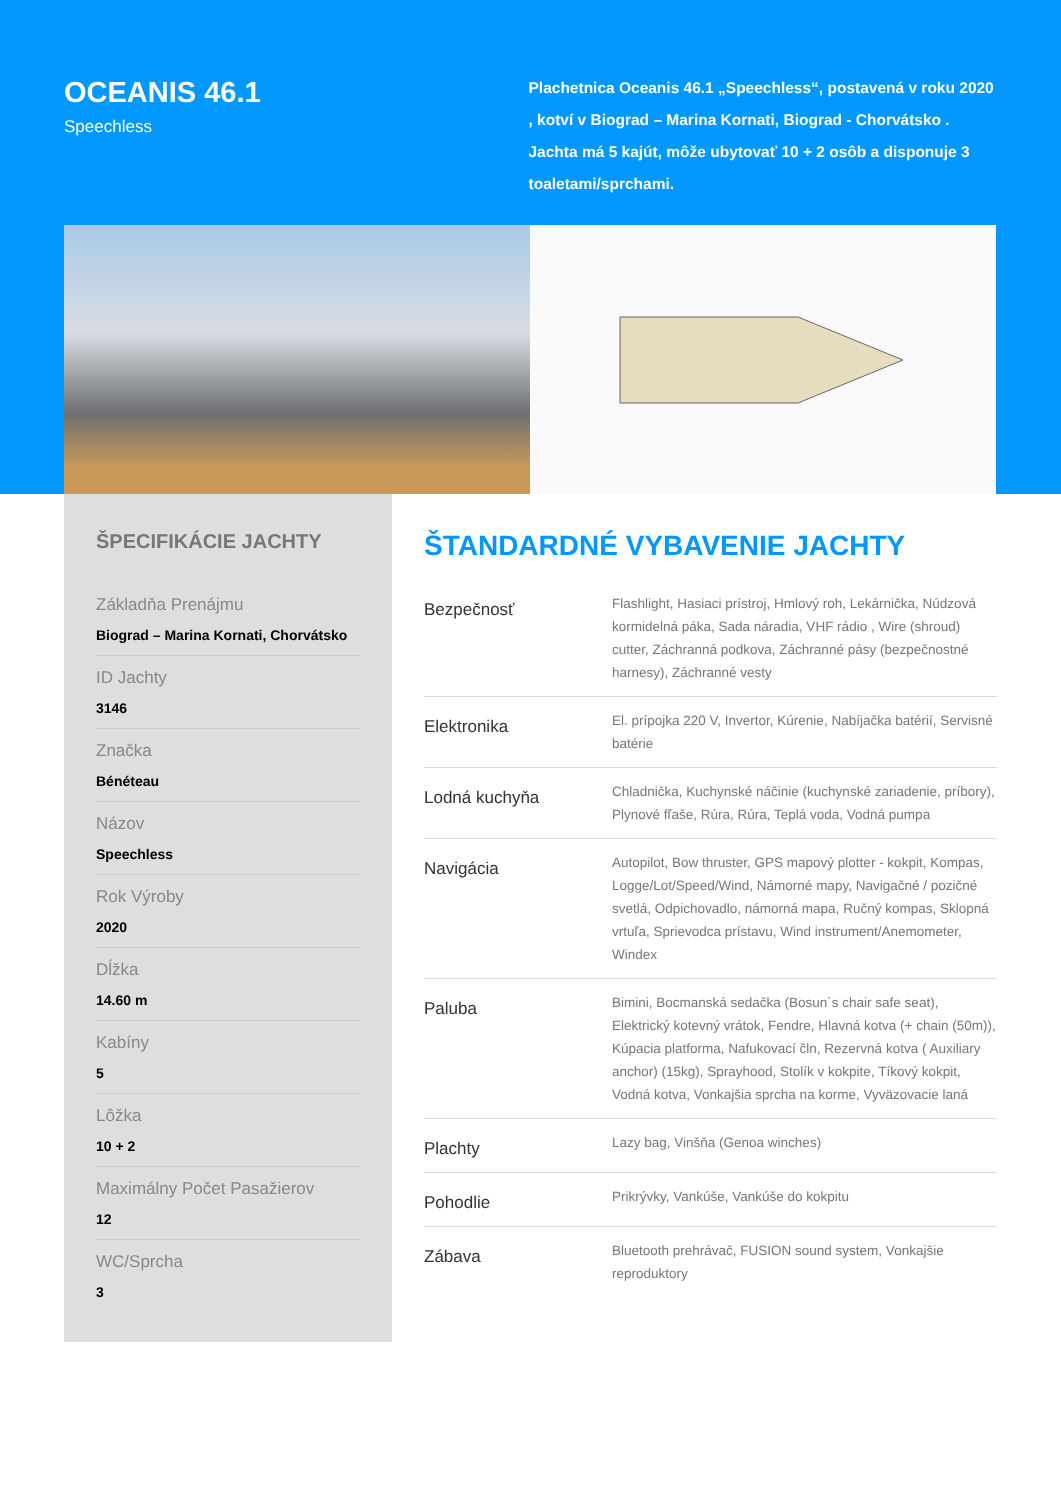OCEANIS 46.1
Speechless
Plachetnica Oceanis 46.1 „Speechless“, postavená v roku 2020 , kotví v Biograd – Marina Kornati, Biograd - Chorvátsko . Jachta má 5 kajút, môže ubytovať 10 + 2 osôb a disponuje 3 toaletami/sprchami.
ŠPECIFIKÁCIE JACHTY
Základňa Prenájmu
Biograd – Marina Kornati, Chorvátsko
ID Jachty
3146
Značka
Bénéteau
Názov
Speechless
Rok Výroby
2020
Dĺžka
14.60 m
Kabíny
5
Lôžka
10 + 2
Maximálny Počet Pasažierov
12
WC/Sprcha
3
ŠTANDARDNÉ VYBAVENIE JACHTY
| Bezpečnosť | Flashlight, Hasiaci prístroj, Hmlový roh, Lekárnička, Núdzová kormidelná páka, Sada náradia, VHF rádio , Wire (shroud) cutter, Záchranná podkova, Záchranné pásy (bezpečnostné harnesy), Záchranné vesty |
| Elektronika | El. prípojka 220 V, Invertor, Kúrenie, Nabíjačka batérií, Servisné batérie |
| Lodná kuchyňa | Chladnička, Kuchynské náčinie (kuchynské zariadenie, príbory), Plynové fľaše, Rúra, Rúra, Teplá voda, Vodná pumpa |
| Navigácia | Autopilot, Bow thruster, GPS mapový plotter - kokpit, Kompas, Logge/Lot/Speed/Wind, Námorné mapy, Navigačné / pozičné svetlá, Odpichovadlo, námorná mapa, Ručný kompas, Sklopná vrtuľa, Sprievodca prístavu, Wind instrument/Anemometer, Windex |
| Paluba | Bimini, Bocmanská sedačka (Bosun´s chair safe seat), Elektrický kotevný vrátok, Fendre, Hlavná kotva (+ chain (50m)), Kúpacia platforma, Nafukovací čln, Rezervná kotva ( Auxiliary anchor) (15kg), Sprayhood, Stolík v kokpite, Tíkový kokpit, Vodná kotva, Vonkajšia sprcha na korme, Vyväzovacie laná |
| Plachty | Lazy bag, Vinšňa (Genoa winches) |
| Pohodlie | Prikrývky, Vankúše, Vankúše do kokpitu |
| Zábava | Bluetooth prehrávač, FUSION sound system, Vonkajšie reproduktory |